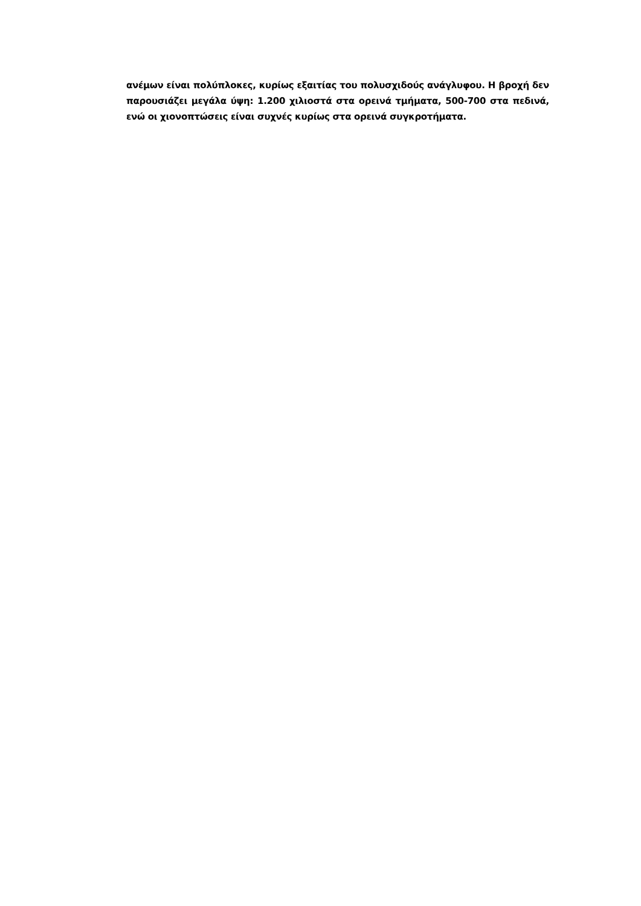ανέμων είναι πολύπλοκες, κυρίως εξαιτίας του πολυσχιδούς ανάγλυφου. Η βροχή δεν παρουσιάζει μεγάλα ύψη: 1.200 χιλιοστά στα ορεινά τμήματα, 500-700 στα πεδινά, ενώ οι χιονοπτώσεις είναι συχνές κυρίως στα ορεινά συγκροτήματα.